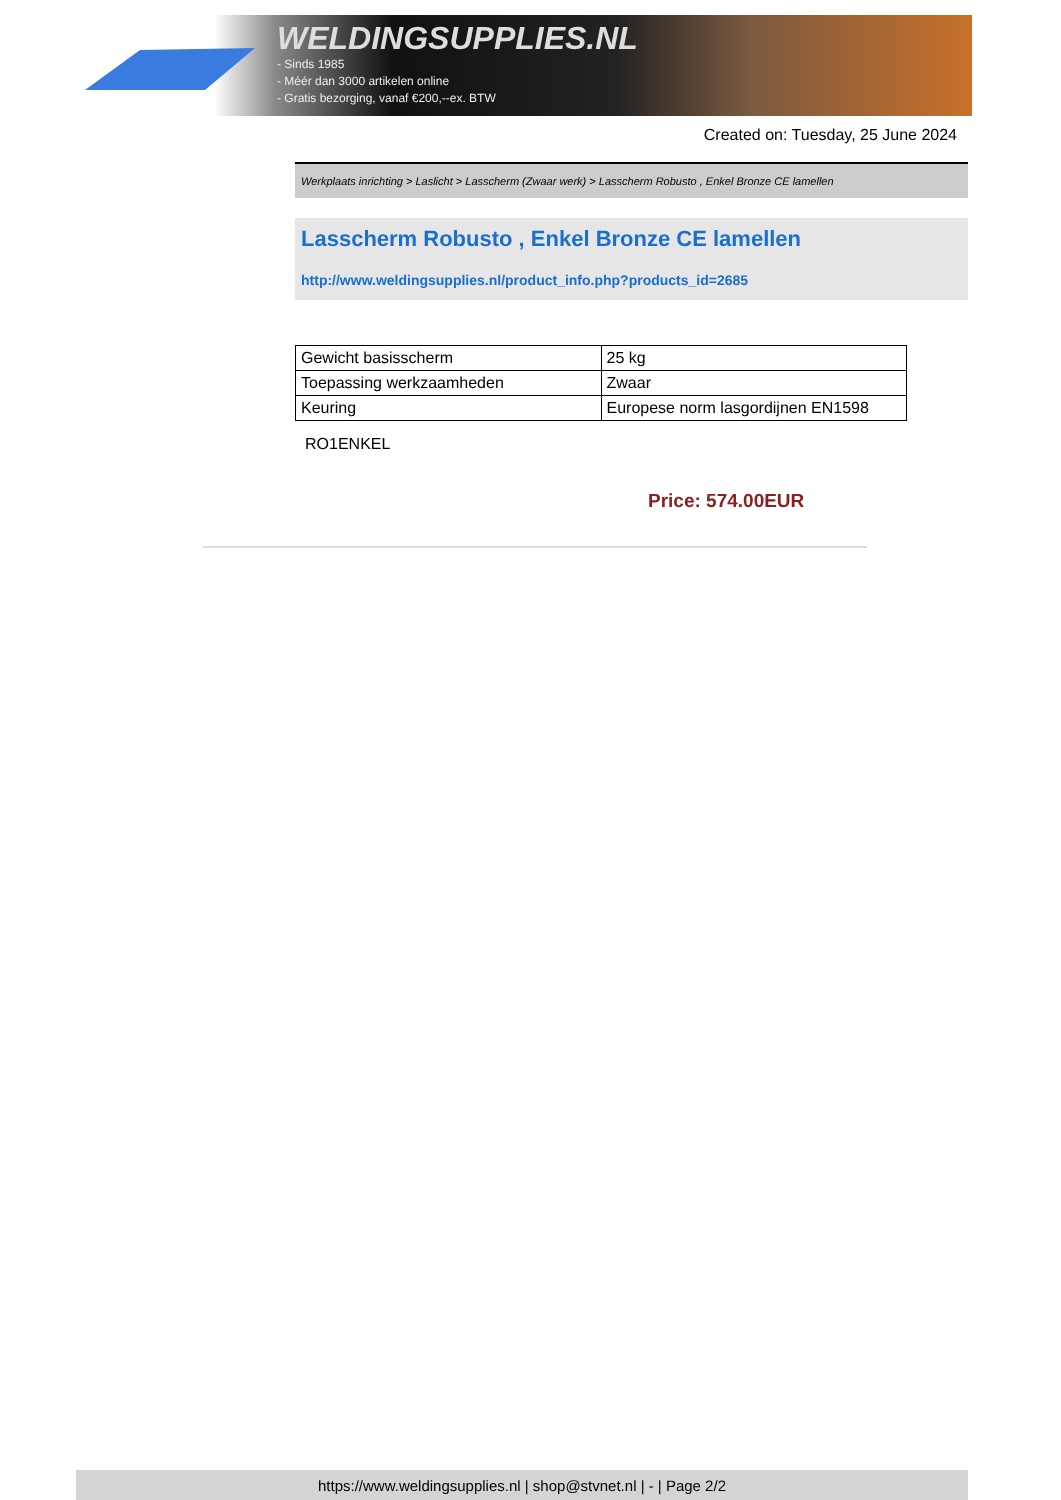WELDINGSUPPLIES.NL
- Sinds 1985
- Méér dan 3000 artikelen online
- Gratis bezorging, vanaf €200,--ex. BTW
Created on: Tuesday, 25 June 2024
Werkplaats inrichting > Laslicht > Lasscherm (Zwaar werk) > Lasscherm Robusto , Enkel Bronze CE lamellen
Lasscherm Robusto , Enkel Bronze CE lamellen
http://www.weldingsupplies.nl/product_info.php?products_id=2685
| Gewicht basisscherm | 25 kg |
| Toepassing werkzaamheden | Zwaar |
| Keuring | Europese norm lasgordijnen EN1598 |
RO1ENKEL
Price: 574.00EUR
https://www.weldingsupplies.nl | shop@stvnet.nl | - | Page 2/2